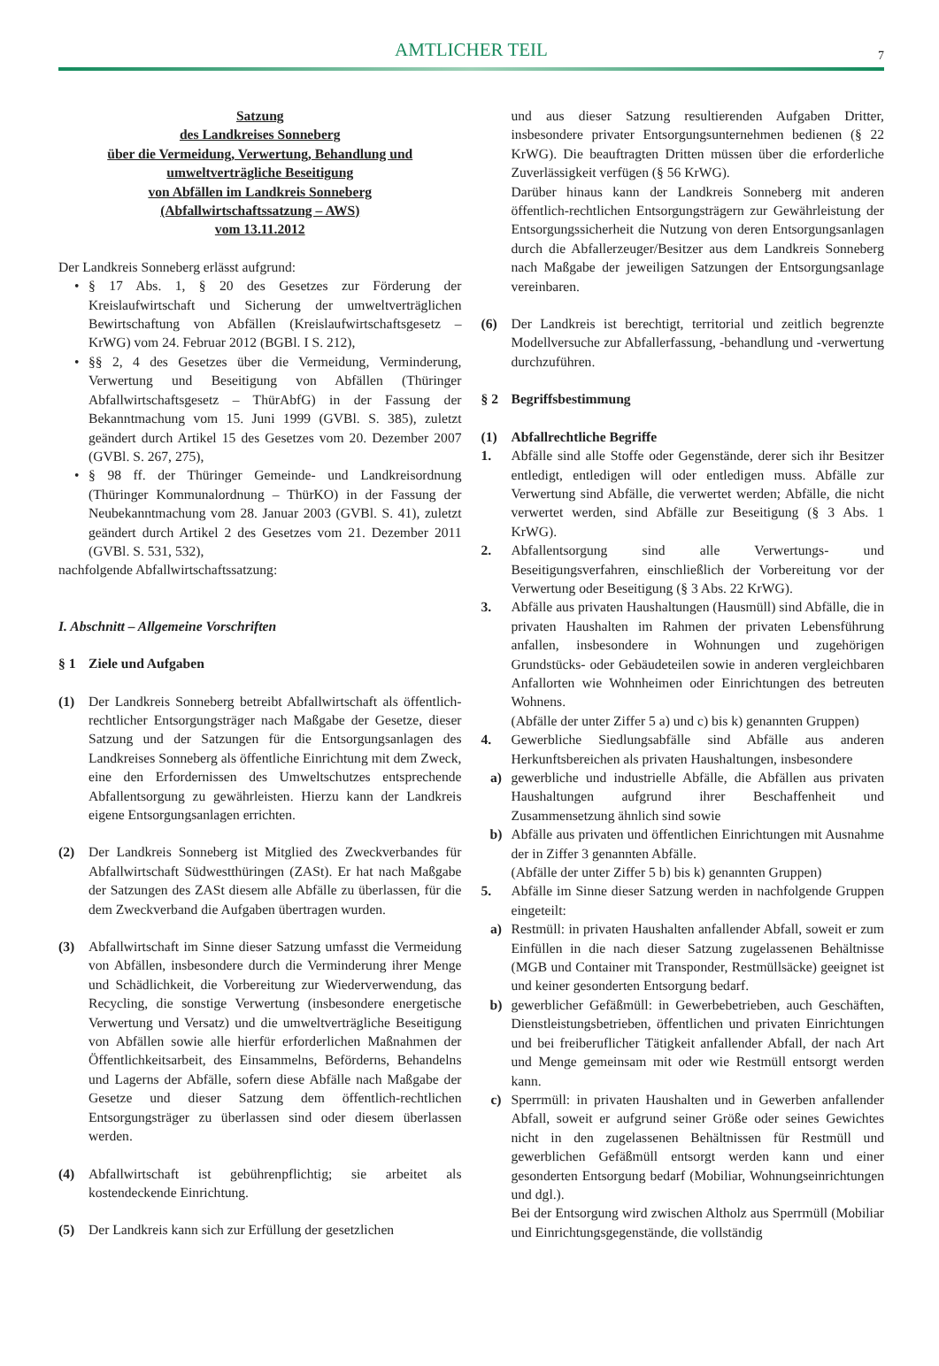AMTLICHER TEIL
7
Satzung
des Landkreises Sonneberg
über die Vermeidung, Verwertung, Behandlung und
umweltverträgliche Beseitigung
von Abfällen im Landkreis Sonneberg
(Abfallwirtschaftssatzung – AWS)
vom 13.11.2012
Der Landkreis Sonneberg erlässt aufgrund:
• § 17 Abs. 1, § 20 des Gesetzes zur Förderung der Kreislaufwirtschaft und Sicherung der umweltverträglichen Bewirtschaftung von Abfällen (Kreislaufwirtschaftsgesetz – KrWG) vom 24. Februar 2012 (BGBl. I S. 212),
• §§ 2, 4 des Gesetzes über die Vermeidung, Verminderung, Verwertung und Beseitigung von Abfällen (Thüringer Abfallwirtschaftsgesetz – ThürAbfG) in der Fassung der Bekanntmachung vom 15. Juni 1999 (GVBl. S. 385), zuletzt geändert durch Artikel 15 des Gesetzes vom 20. Dezember 2007 (GVBl. S. 267, 275),
• § 98 ff. der Thüringer Gemeinde- und Landkreisordnung (Thüringer Kommunalordnung – ThürKO) in der Fassung der Neubekanntmachung vom 28. Januar 2003 (GVBl. S. 41), zuletzt geändert durch Artikel 2 des Gesetzes vom 21. Dezember 2011 (GVBl. S. 531, 532),
nachfolgende Abfallwirtschaftssatzung:
I. Abschnitt – Allgemeine Vorschriften
§ 1 Ziele und Aufgaben
(1) Der Landkreis Sonneberg betreibt Abfallwirtschaft als öffentlich-rechtlicher Entsorgungsträger nach Maßgabe der Gesetze, dieser Satzung und der Satzungen für die Entsorgungsanlagen des Landkreises Sonneberg als öffentliche Einrichtung mit dem Zweck, eine den Erfordernissen des Umweltschutzes entsprechende Abfallentsorgung zu gewährleisten. Hierzu kann der Landkreis eigene Entsorgungsanlagen errichten.
(2) Der Landkreis Sonneberg ist Mitglied des Zweckverbandes für Abfallwirtschaft Südwestthüringen (ZASt). Er hat nach Maßgabe der Satzungen des ZASt diesem alle Abfälle zu überlassen, für die dem Zweckverband die Aufgaben übertragen wurden.
(3) Abfallwirtschaft im Sinne dieser Satzung umfasst die Vermeidung von Abfällen, insbesondere durch die Verminderung ihrer Menge und Schädlichkeit, die Vorbereitung zur Wiederverwendung, das Recycling, die sonstige Verwertung (insbesondere energetische Verwertung und Versatz) und die umweltverträgliche Beseitigung von Abfällen sowie alle hierfür erforderlichen Maßnahmen der Öffentlichkeitsarbeit, des Einsammelns, Beförderns, Behandelns und Lagerns der Abfälle, sofern diese Abfälle nach Maßgabe der Gesetze und dieser Satzung dem öffentlich-rechtlichen Entsorgungsträger zu überlassen sind oder diesem überlassen werden.
(4) Abfallwirtschaft ist gebührenpflichtig; sie arbeitet als kostendeckende Einrichtung.
(5) Der Landkreis kann sich zur Erfüllung der gesetzlichen
und aus dieser Satzung resultierenden Aufgaben Dritter, insbesondere privater Entsorgungsunternehmen bedienen (§ 22 KrWG). Die beauftragten Dritten müssen über die erforderliche Zuverlässigkeit verfügen (§ 56 KrWG).
Darüber hinaus kann der Landkreis Sonneberg mit anderen öffentlich-rechtlichen Entsorgungsträgern zur Gewährleistung der Entsorgungssicherheit die Nutzung von deren Entsorgungsanlagen durch die Abfallerzeuger/Besitzer aus dem Landkreis Sonneberg nach Maßgabe der jeweiligen Satzungen der Entsorgungsanlage vereinbaren.
(6) Der Landkreis ist berechtigt, territorial und zeitlich begrenzte Modellversuche zur Abfallerfassung, -behandlung und -verwertung durchzuführen.
§ 2 Begriffsbestimmung
(1) Abfallrechtliche Begriffe
1. Abfälle sind alle Stoffe oder Gegenstände, derer sich ihr Besitzer entledigt, entledigen will oder entledigen muss. Abfälle zur Verwertung sind Abfälle, die verwertet werden; Abfälle, die nicht verwertet werden, sind Abfälle zur Beseitigung (§ 3 Abs. 1 KrWG).
2. Abfallentsorgung sind alle Verwertungs- und Beseitigungsverfahren, einschließlich der Vorbereitung vor der Verwertung oder Beseitigung (§ 3 Abs. 22 KrWG).
3. Abfälle aus privaten Haushaltungen (Hausmüll) sind Abfälle, die in privaten Haushalten im Rahmen der privaten Lebensführung anfallen, insbesondere in Wohnungen und zugehörigen Grundstücks- oder Gebäudeteilen sowie in anderen vergleichbaren Anfallorten wie Wohnheimen oder Einrichtungen des betreuten Wohnens.
(Abfälle der unter Ziffer 5 a) und c) bis k) genannten Gruppen)
4. Gewerbliche Siedlungsabfälle sind Abfälle aus anderen Herkunftsbereichen als privaten Haushaltungen, insbesondere
a) gewerbliche und industrielle Abfälle, die Abfällen aus privaten Haushaltungen aufgrund ihrer Beschaffenheit und Zusammensetzung ähnlich sind sowie
b) Abfälle aus privaten und öffentlichen Einrichtungen mit Ausnahme der in Ziffer 3 genannten Abfälle.
(Abfälle der unter Ziffer 5 b) bis k) genannten Gruppen)
5. Abfälle im Sinne dieser Satzung werden in nachfolgende Gruppen eingeteilt:
a) Restmüll: in privaten Haushalten anfallender Abfall, soweit er zum Einfüllen in die nach dieser Satzung zugelassenen Behältnisse (MGB und Container mit Transponder, Restmüllsäcke) geeignet ist und keiner gesonderten Entsorgung bedarf.
b) gewerblicher Gefäßmüll: in Gewerbebetrieben, auch Geschäften, Dienstleistungsbetrieben, öffentlichen und privaten Einrichtungen und bei freiberuflicher Tätigkeit anfallender Abfall, der nach Art und Menge gemeinsam mit oder wie Restmüll entsorgt werden kann.
c) Sperrmüll: in privaten Haushalten und in Gewerben anfallender Abfall, soweit er aufgrund seiner Größe oder seines Gewichtes nicht in den zugelassenen Behältnissen für Restmüll und gewerblichen Gefäßmüll entsorgt werden kann und einer gesonderten Entsorgung bedarf (Mobiliar, Wohnungseinrichtungen und dgl.).
Bei der Entsorgung wird zwischen Altholz aus Sperrmüll (Mobiliar und Einrichtungsgegenstände, die vollständig